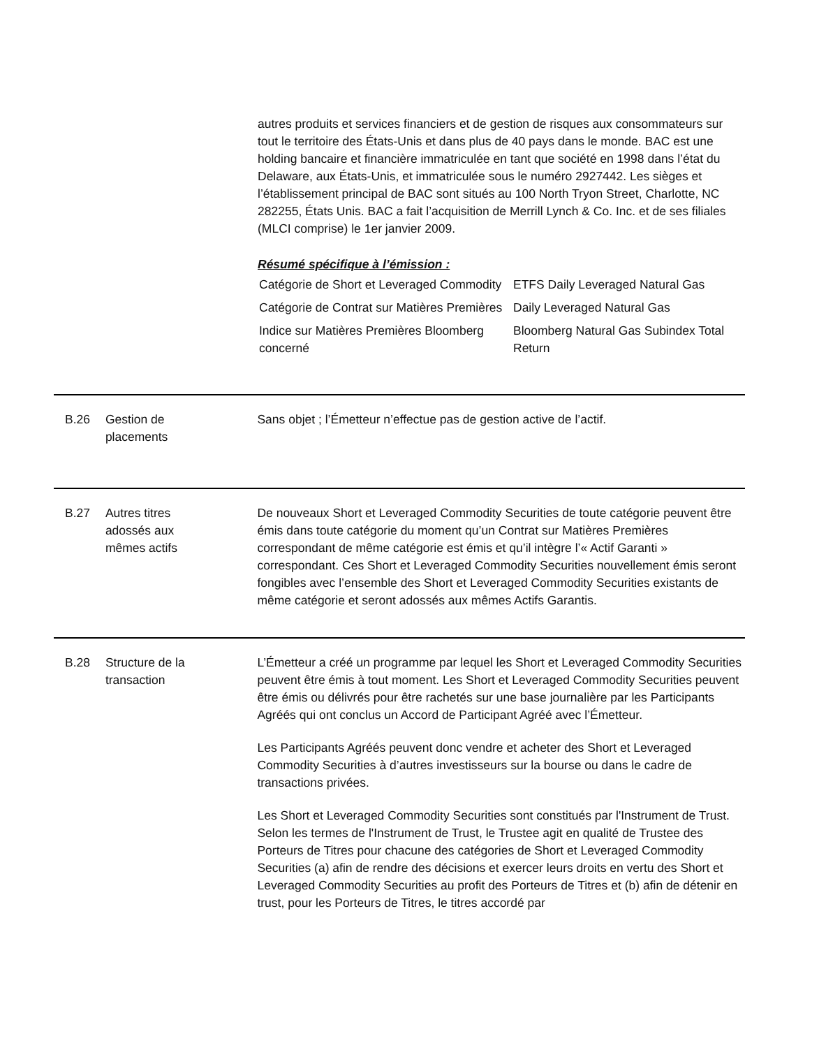autres produits et services financiers et de gestion de risques aux consommateurs sur tout le territoire des États-Unis et dans plus de 40 pays dans le monde. BAC est une holding bancaire et financière immatriculée en tant que société en 1998 dans l’état du Delaware, aux États-Unis, et immatriculée sous le numéro 2927442. Les sièges et l’établissement principal de BAC sont situés au 100 North Tryon Street, Charlotte, NC 282255, États Unis. BAC a fait l’acquisition de Merrill Lynch & Co. Inc. et de ses filiales (MLCI comprise) le 1er janvier 2009.
Résumé spécifique à l’émission :
| Catégorie de Short et Leveraged Commodity | ETFS Daily Leveraged Natural Gas |
| Catégorie de Contrat sur Matières Premières | Daily Leveraged Natural Gas |
| Indice sur Matières Premières Bloomberg concerné | Bloomberg Natural Gas Subindex Total Return |
B.26 Gestion de
placements
Sans objet ; l’Émetteur n’effectue pas de gestion active de l’actif.
B.27 Autres titres
adossés aux
mêmes actifs
De nouveaux Short et Leveraged Commodity Securities de toute catégorie peuvent être émis dans toute catégorie du moment qu’un Contrat sur Matières Premières correspondant de même catégorie est émis et qu’il intègre l’« Actif Garanti » correspondant. Ces Short et Leveraged Commodity Securities nouvellement émis seront fongibles avec l’ensemble des Short et Leveraged Commodity Securities existants de même catégorie et seront adossés aux mêmes Actifs Garantis.
B.28 Structure de la
transaction
L’Émetteur a créé un programme par lequel les Short et Leveraged Commodity Securities peuvent être émis à tout moment. Les Short et Leveraged Commodity Securities peuvent être émis ou délivrés pour être rachetés sur une base journalière par les Participants Agréés qui ont conclus un Accord de Participant Agréé avec l’Émetteur.
Les Participants Agréés peuvent donc vendre et acheter des Short et Leveraged Commodity Securities à d’autres investisseurs sur la bourse ou dans le cadre de transactions privées.
Les Short et Leveraged Commodity Securities sont constitués par l'Instrument de Trust. Selon les termes de l'Instrument de Trust, le Trustee agit en qualité de Trustee des Porteurs de Titres pour chacune des catégories de Short et Leveraged Commodity Securities (a) afin de rendre des décisions et exercer leurs droits en vertu des Short et Leveraged Commodity Securities au profit des Porteurs de Titres et (b) afin de détenir en trust, pour les Porteurs de Titres, le titres accordé par